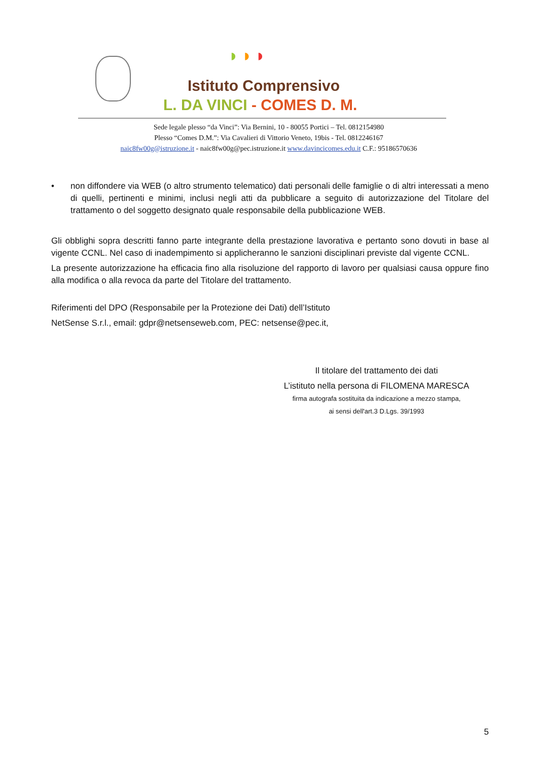◗◗◗
Istituto Comprensivo
L. DA VINCI - COMES D. M.
Sede legale plesso “da Vinci”: Via Bernini, 10 - 80055 Portici – Tel. 0812154980
Plesso “Comes D.M.”: Via Cavalieri di Vittorio Veneto, 19bis - Tel. 0812246167
naic8fw00g@istruzione.it - naic8fw00g@pec.istruzione.it www.davincicomes.edu.it C.F.: 95186570636
• non diffondere via WEB (o altro strumento telematico) dati personali delle famiglie o di altri interessati a meno di quelli, pertinenti e minimi, inclusi negli atti da pubblicare a seguito di autorizzazione del Titolare del trattamento o del soggetto designato quale responsabile della pubblicazione WEB.
Gli obblighi sopra descritti fanno parte integrante della prestazione lavorativa e pertanto sono dovuti in base al vigente CCNL. Nel caso di inadempimento si applicheranno le sanzioni disciplinari previste dal vigente CCNL.
La presente autorizzazione ha efficacia fino alla risoluzione del rapporto di lavoro per qualsiasi causa oppure fino alla modifica o alla revoca da parte del Titolare del trattamento.
Riferimenti del DPO (Responsabile per la Protezione dei Dati) dell’Istituto
NetSense S.r.l., email: gdpr@netsenseweb.com, PEC: netsense@pec.it,
Il titolare del trattamento dei dati
L’istituto nella persona di FILOMENA MARESCA
firma autografa sostituita da indicazione a mezzo stampa,
ai sensi dell'art.3 D.Lgs. 39/1993
5